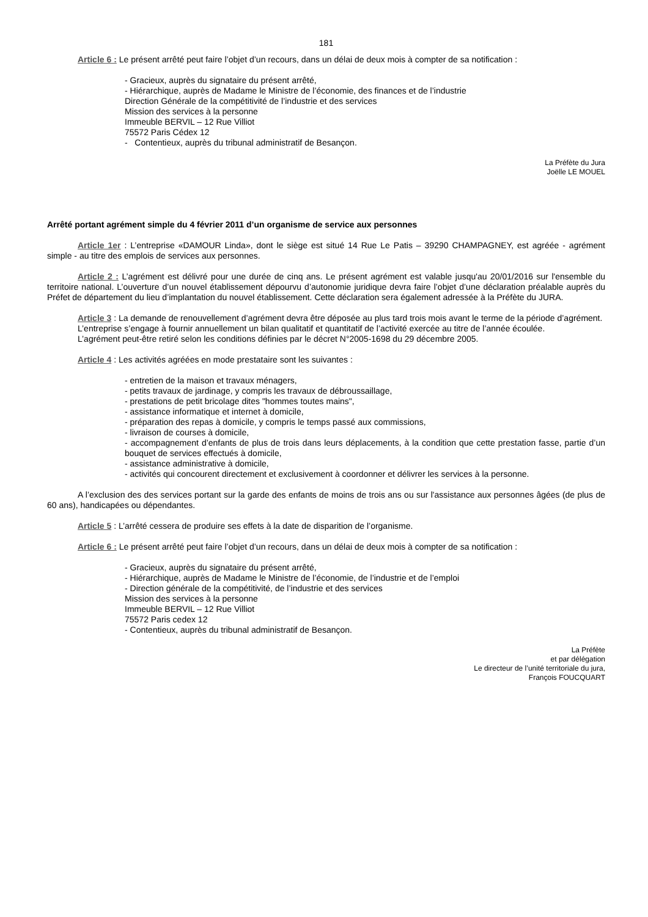181
Article 6 : Le présent arrêté peut faire l’objet d’un recours, dans un délai de deux mois à compter de sa notification :
- Gracieux, auprès du signataire du présent arrêté,
- Hiérarchique, auprès de Madame le Ministre de l’économie, des finances et de l’industrie
Direction Générale de la compétitivité de l’industrie et des services
Mission des services à la personne
Immeuble BERVIL – 12 Rue Villiot
75572 Paris Cédex 12
- Contentieux, auprès du tribunal administratif de Besançon.
La Préfète du Jura
Joëlle LE MOUEL
Arrêté portant agrément simple du 4 février 2011 d’un organisme de service aux personnes
Article 1er : L’entreprise «DAMOUR Linda», dont le siège est situé 14 Rue Le Patis – 39290 CHAMPAGNEY, est agréée - agrément simple - au titre des emplois de services aux personnes.
Article 2 : L’agrément est délivré pour une durée de cinq ans. Le présent agrément est valable jusqu'au 20/01/2016 sur l'ensemble du territoire national. L’ouverture d’un nouvel établissement dépourvu d’autonomie juridique devra faire l’objet d’une déclaration préalable auprès du Préfet de département du lieu d’implantation du nouvel établissement. Cette déclaration sera également adressée à la Préfète du JURA.
Article 3 : La demande de renouvellement d’agrément devra être déposée au plus tard trois mois avant le terme de la période d’agrément.
L’entreprise s’engage à fournir annuellement un bilan qualitatif et quantitatif de l’activité exercée au titre de l’année écoulée.
L’agrément peut-être retiré selon les conditions définies par le décret N°2005-1698 du 29 décembre 2005.
Article 4 : Les activités agréées en mode prestataire sont les suivantes :
- entretien de la maison et travaux ménagers,
- petits travaux de jardinage, y compris les travaux de débroussaillage,
- prestations de petit bricolage dites "hommes toutes mains",
- assistance informatique et internet à domicile,
- préparation des repas à domicile, y compris le temps passé aux commissions,
- livraison de courses à domicile,
- accompagnement d’enfants de plus de trois dans leurs déplacements, à la condition que cette prestation fasse, partie d’un bouquet de services effectués à domicile,
- assistance administrative à domicile,
- activités qui concourent directement et exclusivement à coordonner et délivrer les services à la personne.
A l’exclusion des des services portant sur la garde des enfants de moins de trois ans ou sur l'assistance aux personnes âgées (de plus de 60 ans), handicapées ou dépendantes.
Article 5 : L’arrêté cessera de produire ses effets à la date de disparition de l’organisme.
Article 6 : Le présent arrêté peut faire l’objet d’un recours, dans un délai de deux mois à compter de sa notification :
- Gracieux, auprès du signataire du présent arrêté,
- Hiérarchique, auprès de Madame le Ministre de l’économie, de l’industrie et de l’emploi
- Direction générale de la compétitivité, de l’industrie et des services
Mission des services à la personne
Immeuble BERVIL – 12 Rue Villiot
75572 Paris cedex 12
- Contentieux, auprès du tribunal administratif de Besançon.
La Préfète
et par délégation
Le directeur de l’unité territoriale du jura,
François FOUCQUART